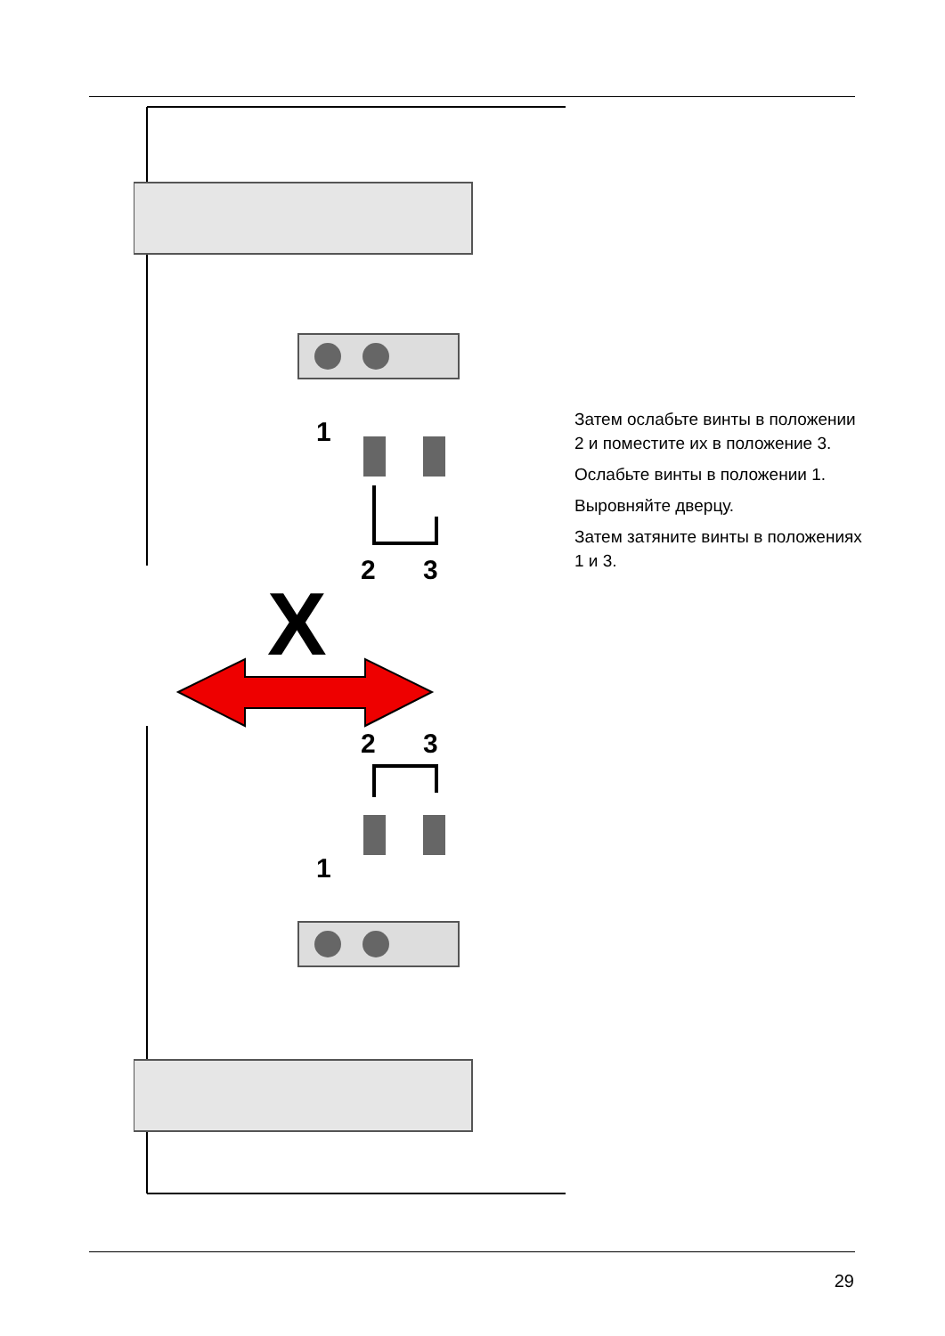1
2
3
2
3
1
X
Затем ослабьте винты в положении 2 и поместите их в положение 3.
Ослабьте винты в положении 1.
Выровняйте дверцу.
Затем затяните винты в положениях 1 и 3.
29